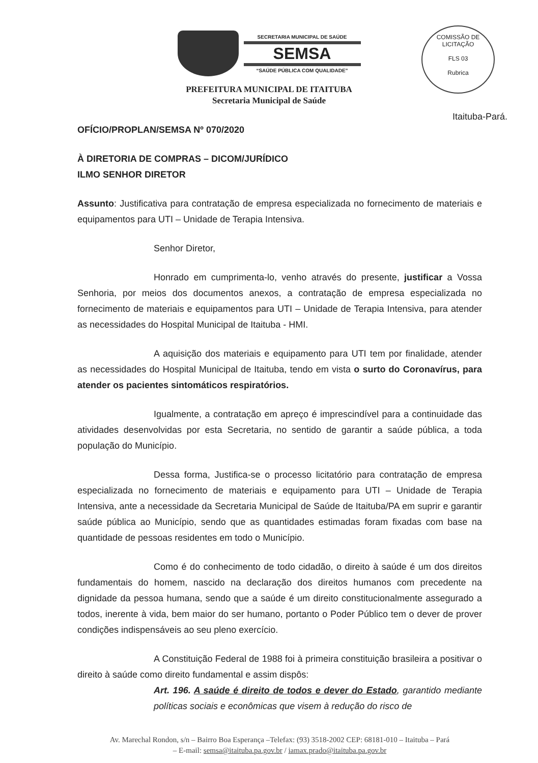SECRETARIA MUNICIPAL DE SAÚDE
SEMSA
“SAÚDE PÚBLICA COM QUALIDADE”
PREFEITURA MUNICIPAL DE ITAITUBA
Secretaria Municipal de Saúde
COMISSÃO DE LICITAÇÃO
FLS 03
Rubrica
Itaituba-Pará.
OFÍCIO/PROPLAN/SEMSA Nº 070/2020
À DIRETORIA DE COMPRAS – DICOM/JURÍDICO
ILMO SENHOR DIRETOR
Assunto: Justificativa para contratação de empresa especializada no fornecimento de materiais e equipamentos para UTI – Unidade de Terapia Intensiva.
Senhor Diretor,
Honrado em cumprimenta-lo, venho através do presente, justificar a Vossa Senhoria, por meios dos documentos anexos, a contratação de empresa especializada no fornecimento de materiais e equipamentos para UTI – Unidade de Terapia Intensiva, para atender as necessidades do Hospital Municipal de Itaituba - HMI.
A aquisição dos materiais e equipamento para UTI tem por finalidade, atender as necessidades do Hospital Municipal de Itaituba, tendo em vista o surto do Coronavírus, para atender os pacientes sintomáticos respiratórios.
Igualmente, a contratação em apreço é imprescindível para a continuidade das atividades desenvolvidas por esta Secretaria, no sentido de garantir a saúde pública, a toda população do Município.
Dessa forma, Justifica-se o processo licitatório para contratação de empresa especializada no fornecimento de materiais e equipamento para UTI – Unidade de Terapia Intensiva, ante a necessidade da Secretaria Municipal de Saúde de Itaituba/PA em suprir e garantir saúde pública ao Município, sendo que as quantidades estimadas foram fixadas com base na quantidade de pessoas residentes em todo o Município.
Como é do conhecimento de todo cidadão, o direito à saúde é um dos direitos fundamentais do homem, nascido na declaração dos direitos humanos com precedente na dignidade da pessoa humana, sendo que a saúde é um direito constitucionalmente assegurado a todos, inerente à vida, bem maior do ser humano, portanto o Poder Público tem o dever de prover condições indispensáveis ao seu pleno exercício.
A Constituição Federal de 1988 foi à primeira constituição brasileira a positivar o direito à saúde como direito fundamental e assim dispôs:
Art. 196. A saúde é direito de todos e dever do Estado, garantido mediante políticas sociais e econômicas que visem à redução do risco de
Av. Marechal Rondon, s/n – Bairro Boa Esperança –Telefax: (93) 3518-2002 CEP: 68181-010 – Itaituba – Pará
– E-mail: semsa@itaituba.pa.gov.br / iamax.prado@itaituba.pa.gov.br